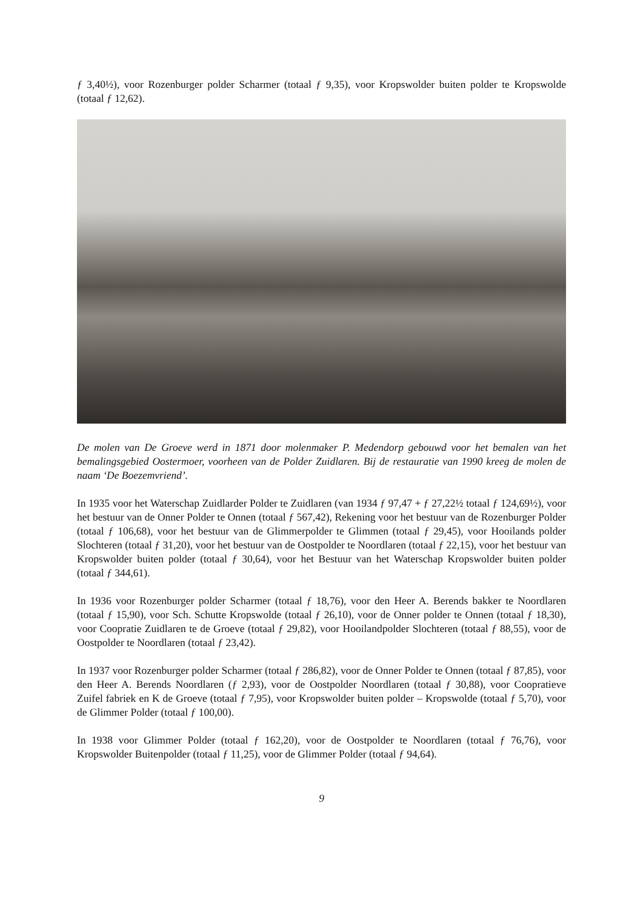ƒ 3,40½), voor Rozenburger polder Scharmer (totaal ƒ 9,35), voor Kropswolder buiten polder te Kropswolde (totaal ƒ 12,62).
De molen van De Groeve werd in 1871 door molenmaker P. Medendorp gebouwd voor het bemalen van het bemalingsgebied Oostermoer, voorheen van de Polder Zuidlaren. Bij de restauratie van 1990 kreeg de molen de naam ‘De Boezemvriend’.
In 1935 voor het Waterschap Zuidlarder Polder te Zuidlaren (van 1934 ƒ 97,47 + ƒ 27,22½ totaal ƒ 124,69½), voor het bestuur van de Onner Polder te Onnen (totaal ƒ 567,42), Rekening voor het bestuur van de Rozenburger Polder (totaal ƒ 106,68), voor het bestuur van de Glimmerpolder te Glimmen (totaal ƒ 29,45), voor Hooilands polder Slochteren (totaal ƒ 31,20), voor het bestuur van de Oostpolder te Noordlaren (totaal ƒ 22,15), voor het bestuur van Kropswolder buiten polder (totaal ƒ 30,64), voor het Bestuur van het Waterschap Kropswolder buiten polder (totaal ƒ 344,61).
In 1936 voor Rozenburger polder Scharmer (totaal ƒ 18,76), voor den Heer A. Berends bakker te Noordlaren (totaal ƒ 15,90), voor Sch. Schutte Kropswolde (totaal ƒ 26,10), voor de Onner polder te Onnen (totaal ƒ 18,30), voor Coopratie Zuidlaren te de Groeve (totaal ƒ 29,82), voor Hooilandpolder Slochteren (totaal ƒ 88,55), voor de Oostpolder te Noordlaren (totaal ƒ 23,42).
In 1937 voor Rozenburger polder Scharmer (totaal ƒ 286,82), voor de Onner Polder te Onnen (totaal ƒ 87,85), voor den Heer A. Berends Noordlaren (ƒ 2,93), voor de Oostpolder Noordlaren (totaal ƒ 30,88), voor Coopratieve Zuifel fabriek en K de Groeve (totaal ƒ 7,95), voor Kropswolder buiten polder – Kropswolde (totaal ƒ 5,70), voor de Glimmer Polder (totaal ƒ 100,00).
In 1938 voor Glimmer Polder (totaal ƒ 162,20), voor de Oostpolder te Noordlaren (totaal ƒ 76,76), voor Kropswolder Buitenpolder (totaal ƒ 11,25), voor de Glimmer Polder (totaal ƒ 94,64).
9